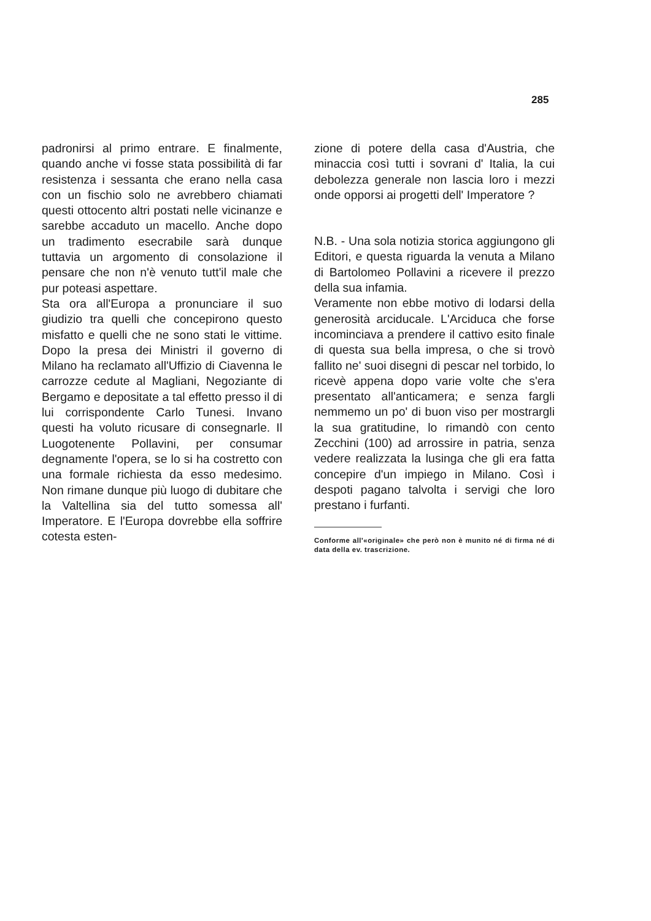285
padronirsi al primo entrare. E finalmente, quando anche vi fosse stata possibilità di far resistenza i sessanta che erano nella casa con un fischio solo ne avrebbero chiamati questi ottocento altri postati nelle vicinanze e sarebbe accaduto un macello. Anche dopo un tradimento esecrabile sarà dunque tuttavia un argomento di consolazione il pensare che non n'è venuto tutt'il male che pur poteasi aspettare.
Sta ora all'Europa a pronunciare il suo giudizio tra quelli che concepirono questo misfatto e quelli che ne sono stati le vittime. Dopo la presa dei Ministri il governo di Milano ha reclamato all'Uffizio di Ciavenna le carrozze cedute al Magliani, Negoziante di Bergamo e depositate a tal effetto presso il di lui corrispondente Carlo Tunesi. Invano questi ha voluto ricusare di consegnarle. Il Luogotenente Pollavini, per consumar degnamente l'opera, se lo si ha costretto con una formale richiesta da esso medesimo. Non rimane dunque più luogo di dubitare che la Valtellina sia del tutto somessa all' Imperatore. E l'Europa dovrebbe ella soffrire cotesta esten-
zione di potere della casa d'Austria, che minaccia così tutti i sovrani d' Italia, la cui debolezza generale non lascia loro i mezzi onde opporsi ai progetti dell' Imperatore ?
N.B. - Una sola notizia storica aggiungono gli Editori, e questa riguarda la venuta a Milano di Bartolomeo Pollavini a ricevere il prezzo della sua infamia.
Veramente non ebbe motivo di lodarsi della generosità arciducale. L'Arciduca che forse incominciava a prendere il cattivo esito finale di questa sua bella impresa, o che si trovò fallito ne' suoi disegni di pescar nel torbido, lo ricevè appena dopo varie volte che s'era presentato all'anticamera; e senza fargli nemmemo un po' di buon viso per mostrargli la sua gratitudine, lo rimandò con cento Zecchini (100) ad arrossire in patria, senza vedere realizzata la lusinga che gli era fatta concepire d'un impiego in Milano. Così i despoti pagano talvolta i servigi che loro prestano i furfanti.
Conforme all'«originale» che però non è munito né di firma né di data della ev. trascrizione.